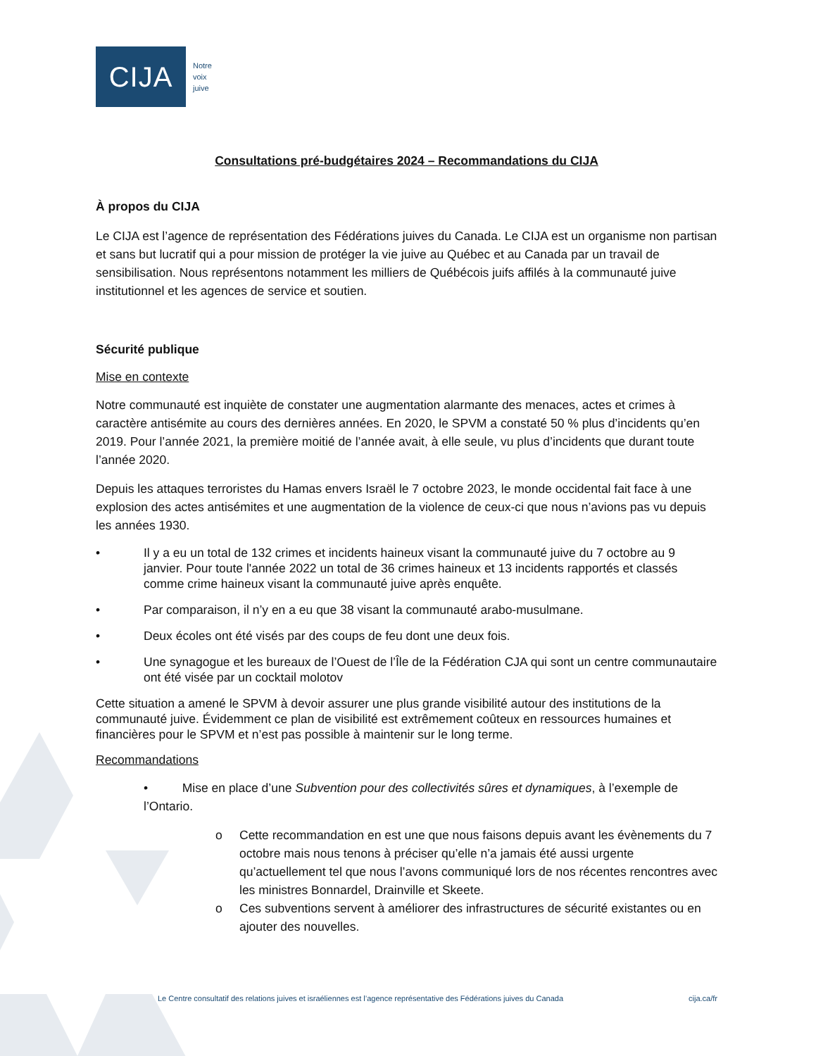CIJA
Notre
voix
juive
Consultations pré-budgétaires 2024 – Recommandations du CIJA
À propos du CIJA
Le CIJA est l’agence de représentation des Fédérations juives du Canada. Le CIJA est un organisme non partisan et sans but lucratif qui a pour mission de protéger la vie juive au Québec et au Canada par un travail de sensibilisation. Nous représentons notamment les milliers de Québécois juifs affilés à la communauté juive institutionnel et les agences de service et soutien.
Sécurité publique
Mise en contexte
Notre communauté est inquiète de constater une augmentation alarmante des menaces, actes et crimes à caractère antisémite au cours des dernières années. En 2020, le SPVM a constaté 50 % plus d’incidents qu’en 2019. Pour l’année 2021, la première moitié de l’année avait, à elle seule, vu plus d’incidents que durant toute l’année 2020.
Depuis les attaques terroristes du Hamas envers Israël le 7 octobre 2023, le monde occidental fait face à une explosion des actes antisémites et une augmentation de la violence de ceux-ci que nous n’avions pas vu depuis les années 1930.
• Il y a eu un total de 132 crimes et incidents haineux visant la communauté juive du 7 octobre au 9 janvier. Pour toute l'année 2022 un total de 36 crimes haineux et 13 incidents rapportés et classés comme crime haineux visant la communauté juive après enquête.
• Par comparaison, il n’y en a eu que 38 visant la communauté arabo-musulmane.
• Deux écoles ont été visés par des coups de feu dont une deux fois.
• Une synagogue et les bureaux de l’Ouest de l’Île de la Fédération CJA qui sont un centre communautaire ont été visée par un cocktail molotov
Cette situation a amené le SPVM à devoir assurer une plus grande visibilité autour des institutions de la communauté juive. Évidemment ce plan de visibilité est extrêmement coûteux en ressources humaines et financières pour le SPVM et n’est pas possible à maintenir sur le long terme.
Recommandations
• Mise en place d’une Subvention pour des collectivités sûres et dynamiques, à l’exemple de l’Ontario.
o Cette recommandation en est une que nous faisons depuis avant les évènements du 7 octobre mais nous tenons à préciser qu’elle n’a jamais été aussi urgente qu’actuellement tel que nous l’avons communiqué lors de nos récentes rencontres avec les ministres Bonnardel, Drainville et Skeete.
o Ces subventions servent à améliorer des infrastructures de sécurité existantes ou en ajouter des nouvelles.
Le Centre consultatif des relations juives et israéliennes est l’agence représentative des Fédérations juives du Canada cija.ca/fr